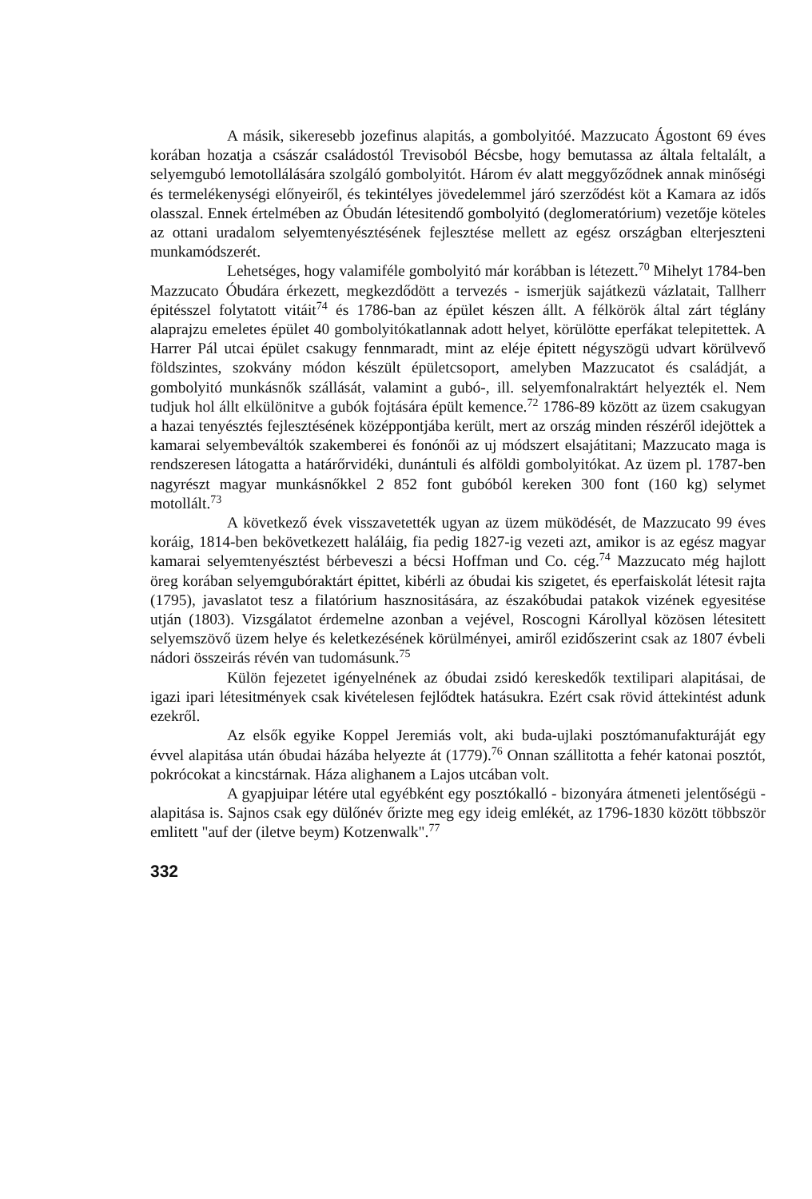A másik, sikeresebb jozefinus alapitás, a gombolyitóé. Mazzucato Ágostont 69 éves korában hozatja a császár családostól Trevisoból Bécsbe, hogy bemutassa az általa feltalált, a selyemgubó lemotollálására szolgáló gombolyitót. Három év alatt meggyőződnek annak minőségi és termelékenységi előnyeiről, és tekintélyes jövedelemmel járó szerződést köt a Kamara az idős olasszal. Ennek értelmében az Óbudán létesitendő gombolyitó (deglomeratórium) vezetője köteles az ottani uradalom selyemtenyésztésének fejlesztése mellett az egész országban elterjeszteni munkamódszerét.
Lehetséges, hogy valamiféle gombolyitó már korábban is létezett.<sup>70</sup> Mihelyt 1784-ben Mazzucato Óbudára érkezett, megkezdődött a tervezés - ismerjük sajátkezü vázlatait, Tallherr épitésszel folytatott vitáit<sup>74</sup> és 1786-ban az épület készen állt. A félkörök által zárt téglány alaprajzu emeletes épület 40 gombolyitókatlannak adott helyet, körülötte eperfákat telepitettek. A Harrer Pál utcai épület csakugy fennmaradt, mint az eléje épitett négyszögü udvart körülvevő földszintes, szokvány módon készült épületcsoport, amelyben Mazzucatot és családját, a gombolyitó munkásnők szállását, valamint a gubó-, ill. selyemfonalraktárt helyezték el. Nem tudjuk hol állt elkülönitve a gubók fojtására épült kemence.<sup>72</sup> 1786-89 között az üzem csakugyan a hazai tenyésztés fejlesztésének középpontjába került, mert az ország minden részéről idejöttek a kamarai selyembeváltók szakemberei és fonónői az uj módszert elsajátitani; Mazzucato maga is rendszeresen látogatta a határőrvidéki, dunántuli és alföldi gombolyitókat. Az üzem pl. 1787-ben nagyrészt magyar munkásnőkkel 2 852 font gubóból kereken 300 font (160 kg) selymet motollált.<sup>73</sup>
A következő évek visszavetették ugyan az üzem müködését, de Mazzucato 99 éves koráig, 1814-ben bekövetkezett haláláig, fia pedig 1827-ig vezeti azt, amikor is az egész magyar kamarai selyemtenyésztést bérbeveszi a bécsi Hoffman und Co. cég.<sup>74</sup> Mazzucato még hajlott öreg korában selyemgubóraktárt épittet, kibérli az óbudai kis szigetet, és eperfaiskolát létesit rajta (1795), javaslatot tesz a filatórium hasznositására, az északóbudai patakok vizének egyesitése utján (1803). Vizsgálatot érdemelne azonban a vejével, Roscogni Károllyal közösen létesitett selyemszövő üzem helye és keletkezésének körülményei, amiről ezidőszerint csak az 1807 évbeli nádori összeirás révén van tudomásunk.<sup>75</sup>
Külön fejezetet igényelnének az óbudai zsidó kereskedők textilipari alapitásai, de igazi ipari létesitmények csak kivételesen fejlődtek hatásukra. Ezért csak rövid áttekintést adunk ezekről.
Az elsők egyike Koppel Jeremiás volt, aki buda-ujlaki posztómanufakturáját egy évvel alapitása után óbudai házába helyezte át (1779).<sup>76</sup> Onnan szállitotta a fehér katonai posztót, pokrócokat a kincstárnak. Háza alighanem a Lajos utcában volt.
A gyapjuipar létére utal egyébként egy posztókalló - bizonyára átmeneti jelentőségü - alapitása is. Sajnos csak egy dülőnév őrizte meg egy ideig emlékét, az 1796-1830 között többször emlitett "auf der (iletve beym) Kotzenwalk".<sup>77</sup>
332